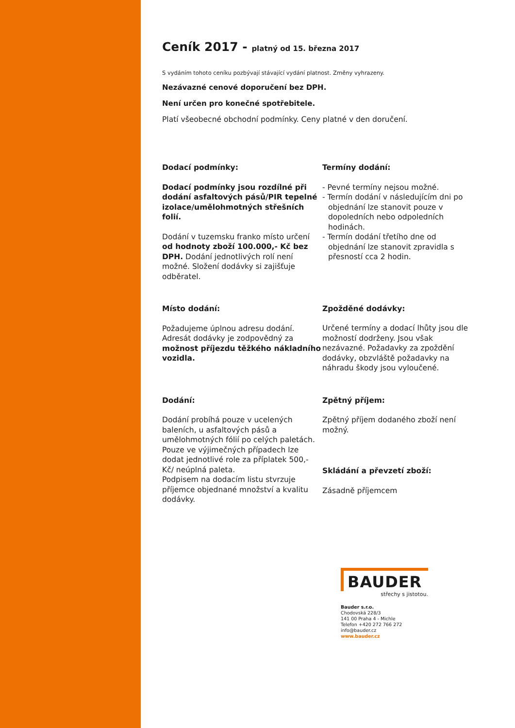Ceník 2017 - platný od 15. března 2017
S vydáním tohoto ceníku pozbývají stávající vydání platnost. Změny vyhrazeny.
Nezávazné cenové doporučení bez DPH.
Není určen pro konečné spotřebitele.
Platí všeobecné obchodní podmínky. Ceny platné v den doručení.
Dodací podmínky:
Dodací podmínky jsou rozdílné při dodání asfaltových pásů/PIR tepelné izolace/umělohmotných střešních folií.
Dodání v tuzemsku franko místo určení od hodnoty zboží 100.000,- Kč bez DPH. Dodání jednotlivých rolí není možné. Složení dodávky si zajišťuje odběratel.
Místo dodání:
Požadujeme úplnou adresu dodání. Adresát dodávky je zodpovědný za možnost příjezdu těžkého nákladního vozidla.
Dodání:
Dodání probíhá pouze v ucelených baleních, u asfaltových pásů a umělohmotných fólií po celých paletách. Pouze ve výjimečných případech lze dodat jednotlivé role za příplatek 500,- Kč/ neúplná paleta.
Podpisem na dodacím listu stvrzuje příjemce objednané množství a kvalitu dodávky.
Termíny dodání:
- Pevné termíny nejsou možné.
- Termín dodání v následujícím dni po objednání lze stanovit pouze v dopoledních nebo odpoledních hodinách.
- Termín dodání třetího dne od objednání lze stanovit zpravidla s přesností cca 2 hodin.
Zpožděné dodávky:
Určené termíny a dodací lhůty jsou dle možností dodrženy. Jsou však nezávazné. Požadavky za zpoždění dodávky, obzvláště požadavky na náhradu škody jsou vyloučené.
Zpětný příjem:
Zpětný příjem dodaného zboží není možný.
Skládání a převzetí zboží:
Zásadně příjemcem
BAUDER
střechy s jistotou.
Bauder s.r.o.
Chodovská 228/3
141 00 Praha 4 - Michle
Telefon +420 272 766 272
info@bauder.cz
www.bauder.cz